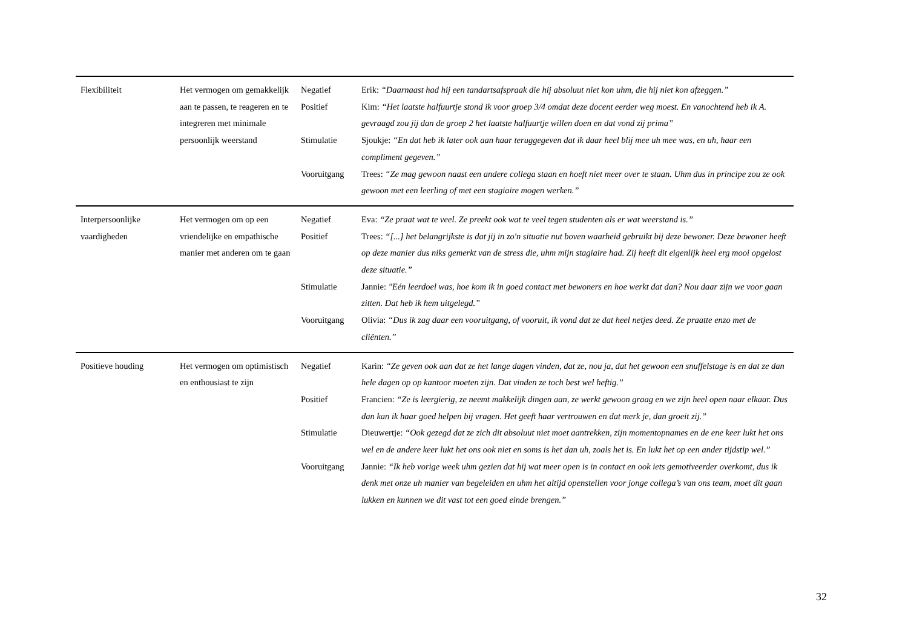| Flexibiliteit | Het vermogen om gemakkelijk aan te passen, te reageren en te integreren met minimale persoonlijk weerstand | Negatief | Erik: “Daarnaast had hij een tandartsafspraak die hij absoluut niet kon uhm, die hij niet kon afzeggen.” |
| | | Positief | Kim: “Het laatste halfuurtje stond ik voor groep 3/4 omdat deze docent eerder weg moest. En vanochtend heb ik A. gevraagd zou jij dan de groep 2 het laatste halfuurtje willen doen en dat vond zij prima” |
| | | Stimulatie | Sjoukje: “En dat heb ik later ook aan haar teruggegeven dat ik daar heel blij mee uh mee was, en uh, haar een compliment gegeven.” |
| | | Vooruitgang | Trees: “Ze mag gewoon naast een andere collega staan en hoeft niet meer over te staan. Uhm dus in principe zou ze ook gewoon met een leerling of met een stagiaire mogen werken.” |
| Interpersoonlijke vaardigheden | Het vermogen om op een vriendelijke en empathische manier met anderen om te gaan | Negatief | Eva: “Ze praat wat te veel. Ze preekt ook wat te veel tegen studenten als er wat weerstand is.” |
| | | Positief | Trees: “[...] het belangrijkste is dat jij in zo'n situatie nut boven waarheid gebruikt bij deze bewoner. Deze bewoner heeft op deze manier dus niks gemerkt van de stress die, uhm mijn stagiaire had. Zij heeft dit eigenlijk heel erg mooi opgelost deze situatie.” |
| | | Stimulatie | Jannie: "Eén leerdoel was, hoe kom ik in goed contact met bewoners en hoe werkt dat dan? Nou daar zijn we voor gaan zitten. Dat heb ik hem uitgelegd.” |
| | | Vooruitgang | Olivia: “Dus ik zag daar een vooruitgang, of vooruit, ik vond dat ze dat heel netjes deed. Ze praatte enzo met de cliënten.” |
| Positieve houding | Het vermogen om optimistisch en enthousiast te zijn | Negatief | Karin: “Ze geven ook aan dat ze het lange dagen vinden, dat ze, nou ja, dat het gewoon een snuffelstage is en dat ze dan hele dagen op op kantoor moeten zijn. Dat vinden ze toch best wel heftig.” |
| | | Positief | Francien: “Ze is leergierig, ze neemt makkelijk dingen aan, ze werkt gewoon graag en we zijn heel open naar elkaar. Dus dan kan ik haar goed helpen bij vragen. Het geeft haar vertrouwen en dat merk je, dan groeit zij.” |
| | | Stimulatie | Dieuwertje: “Ook gezegd dat ze zich dit absoluut niet moet aantrekken, zijn momentopnames en de ene keer lukt het ons wel en de andere keer lukt het ons ook niet en soms is het dan uh, zoals het is. En lukt het op een ander tijdstip wel.” |
| | | Vooruitgang | Jannie: “Ik heb vorige week uhm gezien dat hij wat meer open is in contact en ook iets gemotiveerder overkomt, dus ik denk met onze uh manier van begeleiden en uhm het altijd openstellen voor jonge collega’s van ons team, moet dit gaan lukken en kunnen we dit vast tot een goed einde brengen.” |
32